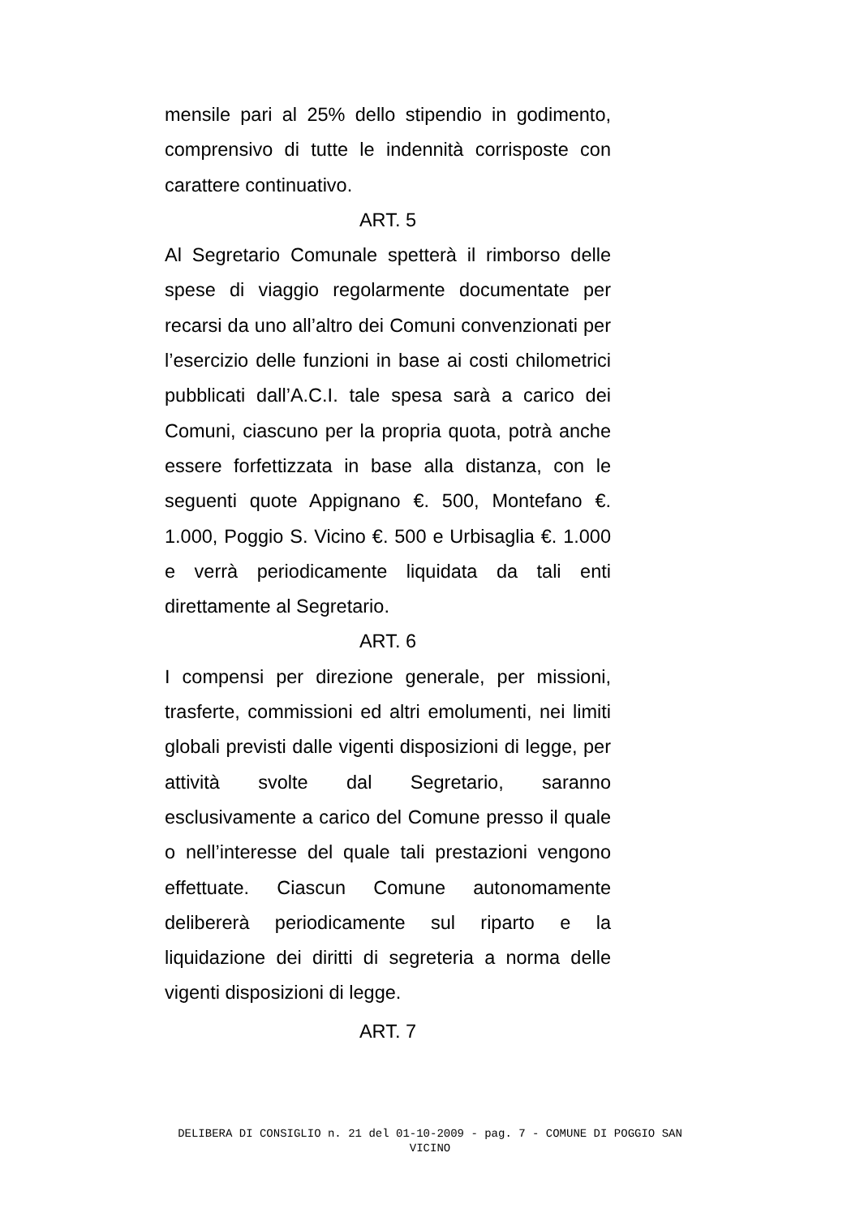mensile pari al 25% dello stipendio in godimento, comprensivo di tutte le indennità corrisposte con carattere continuativo.
ART. 5
Al Segretario Comunale spetterà il rimborso delle spese di viaggio regolarmente documentate per recarsi da uno all’altro dei Comuni convenzionati per l’esercizio delle funzioni in base ai costi chilometrici pubblicati dall’A.C.I. tale spesa sarà a carico dei Comuni, ciascuno per la propria quota, potrà anche essere forfettizzata in base alla distanza, con le seguenti quote Appignano €. 500, Montefano €. 1.000, Poggio S. Vicino €. 500 e Urbisaglia €. 1.000 e verrà periodicamente liquidata da tali enti direttamente al Segretario.
ART. 6
I compensi per direzione generale, per missioni, trasferte, commissioni ed altri emolumenti, nei limiti globali previsti dalle vigenti disposizioni di legge, per attività svolte dal Segretario, saranno esclusivamente a carico del Comune presso il quale o nell’interesse del quale tali prestazioni vengono effettuate. Ciascun Comune autonomamente delibererà periodicamente sul riparto e la liquidazione dei diritti di segreteria a norma delle vigenti disposizioni di legge.
ART. 7
DELIBERA DI CONSIGLIO n. 21 del 01-10-2009 - pag. 7 - COMUNE DI POGGIO SAN
VICINO